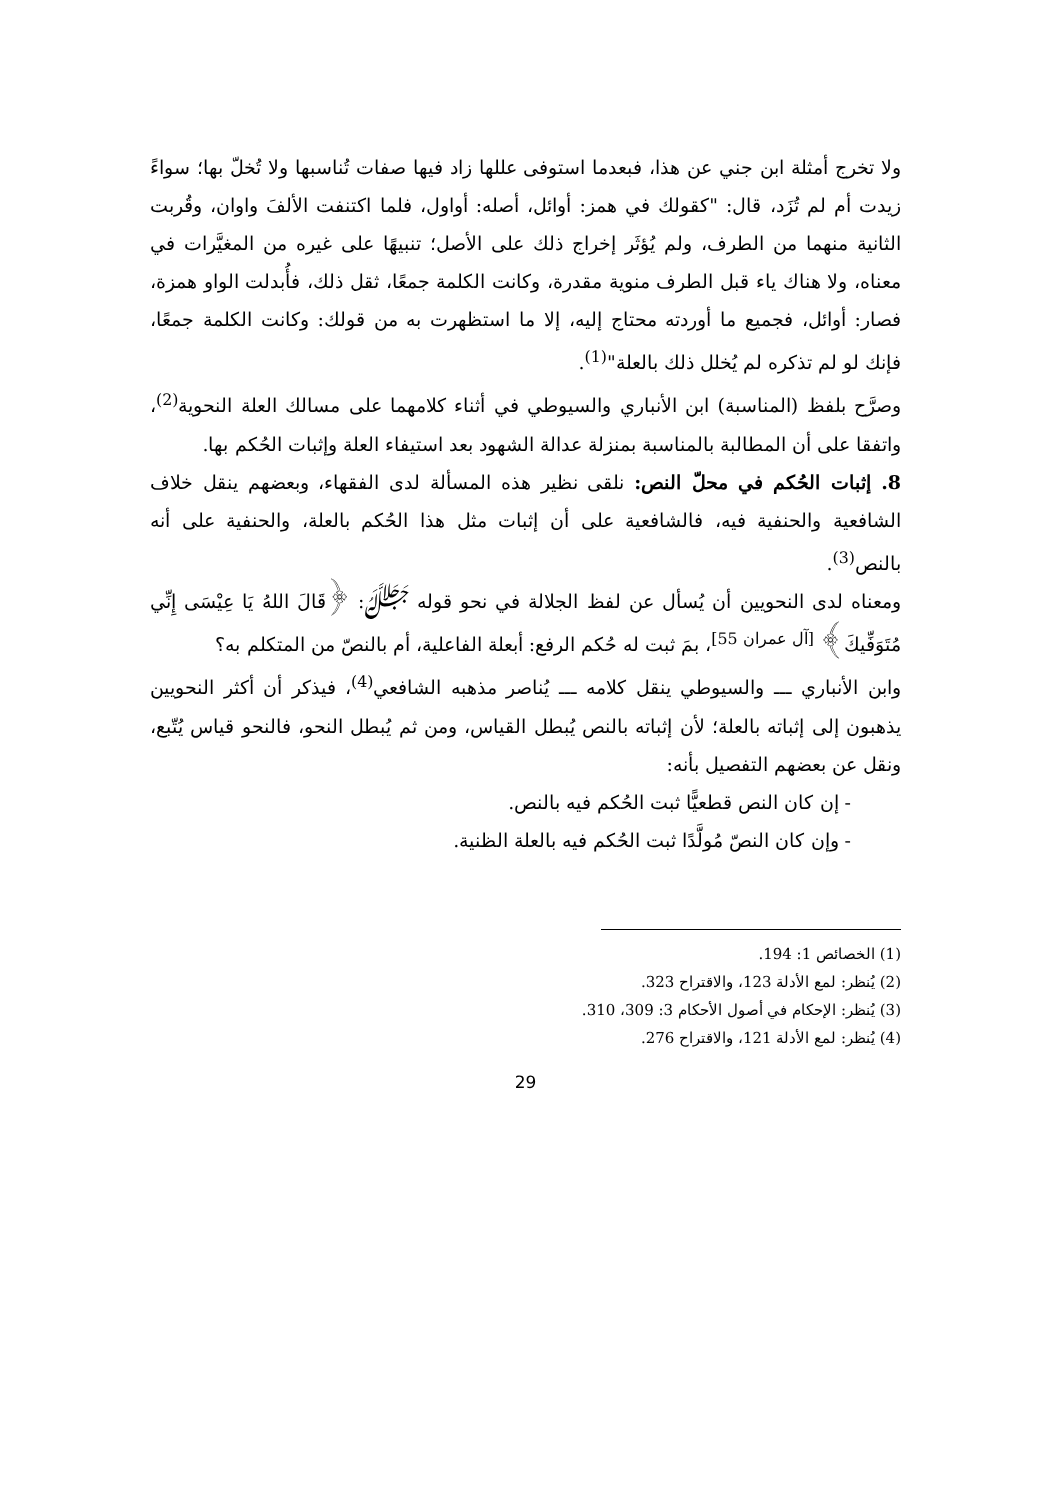ولا تخرج أمثلة ابن جني عن هذا، فبعدما استوفى عللها زاد فيها صفات تُناسبها ولا تُخلّ بها؛ سواءً زيدت أم لم تُزَد، قال: "كقولك في همز: أوائل، أصله: أواول، فلما اكتنفت الألفَ واوان، وقُربت الثانية منهما من الطرف، ولم يُؤثَر إخراج ذلك على الأصل؛ تنبيهًا على غيره من المغيَّرات في معناه، ولا هناك ياء قبل الطرف منوية مقدرة، وكانت الكلمة جمعًا، ثقل ذلك، فأُبدلت الواو همزة، فصار: أوائل، فجميع ما أوردته محتاج إليه، إلا ما استظهرت به من قولك: وكانت الكلمة جمعًا، فإنك لو لم تذكره لم يُخلل ذلك بالعلة"<sup>(1)</sup>.
وصرَّح بلفظ (المناسبة) ابن الأنباري والسيوطي في أثناء كلامهما على مسالك العلة النحوية<sup>(2)</sup>، واتفقا على أن المطالبة بالمناسبة بمنزلة عدالة الشهود بعد استيفاء العلة وإثبات الحُكم بها.
8. إثبات الحُكم في محلّ النص: نلقى نظير هذه المسألة لدى الفقهاء، وبعضهم ينقل خلاف الشافعية والحنفية فيه، فالشافعية على أن إثبات مثل هذا الحُكم بالعلة، والحنفية على أنه بالنص<sup>(3)</sup>.
ومعناه لدى النحويين أن يُسأل عن لفظ الجلالة في نحو قوله ﷻ: ﴿قَالَ اللهُ يَا عِيْسَى إِنِّي مُتَوَفِّيكَ﴾ <sup>[آل عمران 55]</sup>، بمَ ثبت له حُكم الرفع: أبعلة الفاعلية، أم بالنصّ من المتكلم به؟
وابن الأنباري ـــ والسيوطي ينقل كلامه ـــ يُناصر مذهبه الشافعي<sup>(4)</sup>، فيذكر أن أكثر النحويين يذهبون إلى إثباته بالعلة؛ لأن إثباته بالنص يُبطل القياس، ومن ثم يُبطل النحو، فالنحو قياس يُتّبع، ونقل عن بعضهم التفصيل بأنه:
- إن كان النص قطعيًّا ثبت الحُكم فيه بالنص.
- وإن كان النصّ مُولَّدًا ثبت الحُكم فيه بالعلة الظنية.
(1) الخصائص 1: 194.
(2) يُنظر: لمع الأدلة 123، والاقتراح 323.
(3) يُنظر: الإحكام في أصول الأحكام 3: 309، 310.
(4) يُنظر: لمع الأدلة 121، والاقتراح 276.
29